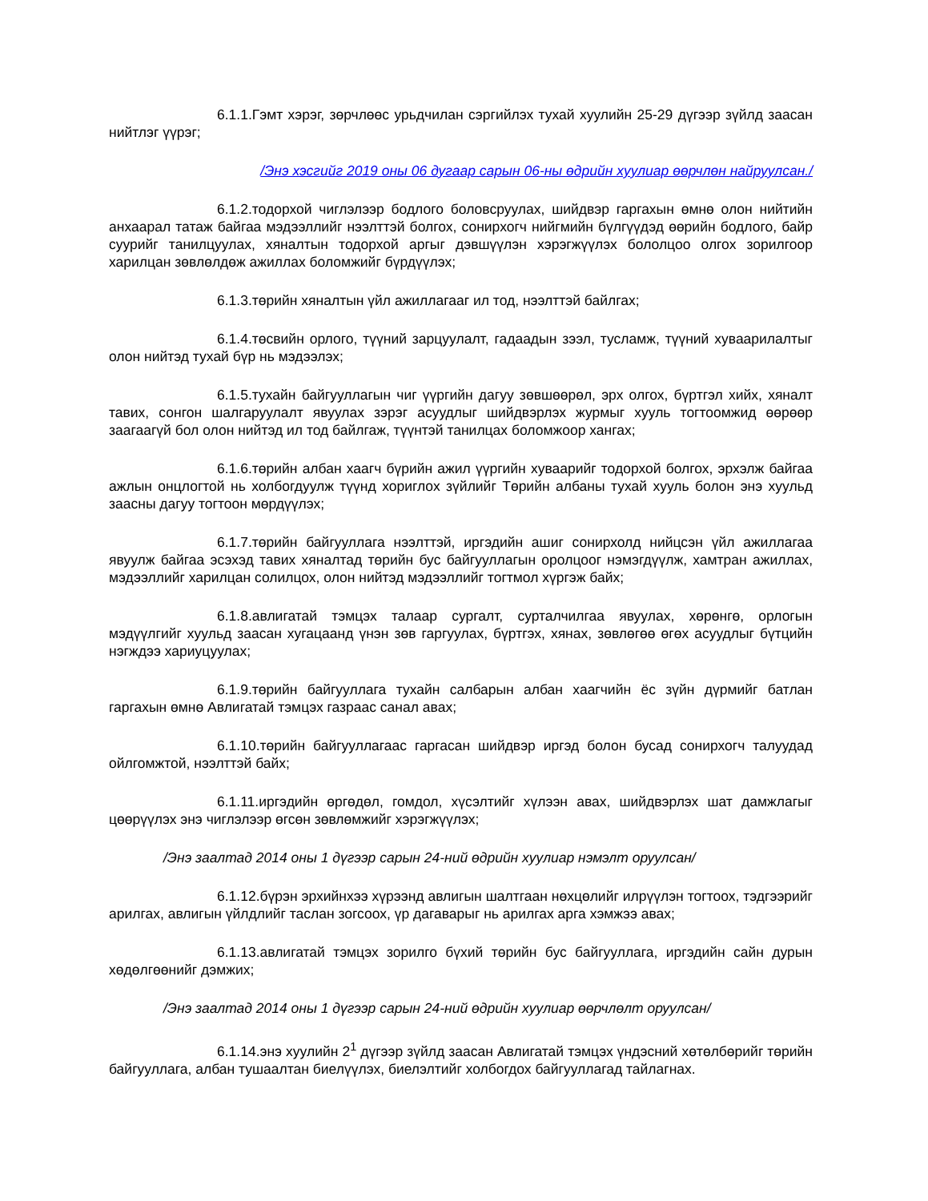6.1.1.Гэмт хэрэг, зөрчлөөс урьдчилан сэргийлэх тухай хуулийн 25-29 дүгээр зүйлд заасан нийтлэг үүрэг;
/Энэ хэсгийг 2019 оны 06 дугаар сарын 06-ны өдрийн хуулиар өөрчлөн найруулсан./
6.1.2.тодорхой чиглэлээр бодлого боловсруулах, шийдвэр гаргахын өмнө олон нийтийн анхаарал татаж байгаа мэдээллийг нээлттэй болгох, сонирхогч нийгмийн бүлгүүдэд өөрийн бодлого, байр суурийг танилцуулах, хяналтын тодорхой аргыг дэвшүүлэн хэрэгжүүлэх бололцоо олгох зорилгоор харилцан зөвлөлдөж ажиллах боломжийг бүрдүүлэх;
6.1.3.төрийн хяналтын үйл ажиллагааг ил тод, нээлттэй байлгах;
6.1.4.төсвийн орлого, түүний зарцуулалт, гадаадын зээл, тусламж, түүний хуваарилалтыг олон нийтэд тухай бүр нь мэдээлэх;
6.1.5.тухайн байгууллагын чиг үүргийн дагуу зөвшөөрөл, эрх олгох, бүртгэл хийх, хяналт тавих, сонгон шалгаруулалт явуулах зэрэг асуудлыг шийдвэрлэх журмыг хууль тогтоомжид өөрөөр заагаагүй бол олон нийтэд ил тод байлгаж, түүнтэй танилцах боломжоор хангах;
6.1.6.төрийн албан хаагч бүрийн ажил үүргийн хуваарийг тодорхой болгох, эрхэлж байгаа ажлын онцлогтой нь холбогдуулж түүнд хориглох зүйлийг Төрийн албаны тухай хууль болон энэ хуульд заасны дагуу тогтоон мөрдүүлэх;
6.1.7.төрийн байгууллага нээлттэй, иргэдийн ашиг сонирхолд нийцсэн үйл ажиллагаа явуулж байгаа эсэхэд тавих хяналтад төрийн бус байгууллагын оролцоог нэмэгдүүлж, хамтран ажиллах, мэдээллийг харилцан солилцох, олон нийтэд мэдээллийг тогтмол хүргэж байх;
6.1.8.авлигатай тэмцэх талаар сургалт, сурталчилгаа явуулах, хөрөнгө, орлогын мэдүүлгийг хуульд заасан хугацаанд үнэн зөв гаргуулах, бүртгэх, хянах, зөвлөгөө өгөх асуудлыг бүтцийн нэгждээ хариуцуулах;
6.1.9.төрийн байгууллага тухайн салбарын албан хаагчийн ёс зүйн дүрмийг батлан гаргахын өмнө Авлигатай тэмцэх газраас санал авах;
6.1.10.төрийн байгууллагаас гаргасан шийдвэр иргэд болон бусад сонирхогч талуудад ойлгомжтой, нээлттэй байх;
6.1.11.иргэдийн өргөдөл, гомдол, хүсэлтийг хүлээн авах, шийдвэрлэх шат дамжлагыг цөөрүүлэх энэ чиглэлээр өгсөн зөвлөмжийг хэрэгжүүлэх;
/Энэ заалтад 2014 оны 1 дүгээр сарын 24-ний өдрийн хуулиар нэмэлт оруулсан/
6.1.12.бүрэн эрхийнхээ хүрээнд авлигын шалтгаан нөхцөлийг илрүүлэн тогтоох, тэдгээрийг арилгах, авлигын үйлдлийг таслан зогсоох, үр дагаварыг нь арилгах арга хэмжээ авах;
6.1.13.авлигатай тэмцэх зорилго бүхий төрийн бус байгууллага, иргэдийн сайн дурын хөдөлгөөнийг дэмжих;
/Энэ заалтад 2014 оны 1 дүгээр сарын 24-ний өдрийн хуулиар өөрчлөлт оруулсан/
6.1.14.энэ хуулийн 2<sup>1</sup> дүгээр зүйлд заасан Авлигатай тэмцэх үндэсний хөтөлбөрийг төрийн байгууллага, албан тушаалтан биелүүлэх, биелэлтийг холбогдох байгууллагад тайлагнах.